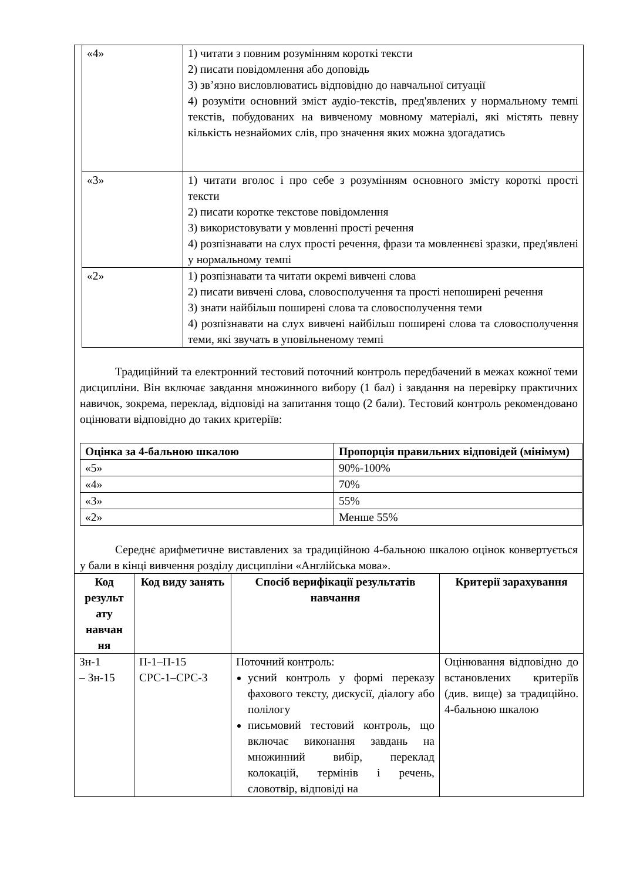| «4» | 1) читати з повним розумінням короткі тексти 2) писати повідомлення або доповідь 3) зв’язно висловлюватись відповідно до навчальної ситуації 4) розуміти основний зміст аудіо-текстів, пред'явлених у нормальному темпі текстів, побудованих на вивченому мовному матеріалі, які містять певну кількість незнайомих слів, про значення яких можна здогадатись |
| «3» | 1) читати вголос і про себе з розумінням основного змісту короткі прості тексти 2) писати коротке текстове повідомлення 3) використовувати у мовленні прості речення 4) розпізнавати на слух прості речення, фрази та мовленнєві зразки, пред'явлені у нормальному темпі |
| «2» | 1) розпізнавати та читати окремі вивчені слова 2) писати вивчені слова, словосполучення та прості непоширені речення 3) знати найбільш поширені слова та словосполучення теми 4) розпізнавати на слух вивчені найбільш поширені слова та словосполучення теми, які звучать в уповільненому темпі |
Традиційний та електронний тестовий поточний контроль передбачений в межах кожної теми дисципліни. Він включає завдання множинного вибору (1 бал) і завдання на перевірку практичних навичок, зокрема, переклад, відповіді на запитання тощо (2 бали). Тестовий контроль рекомендовано оцінювати відповідно до таких критеріїв:
| Оцінка за 4-бальною шкалою | Пропорція правильних відповідей (мінімум) |
| --- | --- |
| «5» | 90%-100% |
| «4» | 70% |
| «3» | 55% |
| «2» | Менше 55% |
Середнє арифметичне виставлених за традиційною 4-бальною шкалою оцінок конвертується у бали в кінці вивчення розділу дисципліни «Англійська мова».
| Код результ ату навчан ня | Код виду занять | Спосіб верифікації результатів навчання | Критерії зарахування |
| --- | --- | --- | --- |
| Зн-1 – Зн-15 | П-1–П-15 СРС-1–СРС-3 | Поточний контроль: усний контроль у формі переказу фахового тексту, дискусії, діалогу або полілогу письмовий тестовий контроль, що включає виконання завдань на множинний вибір, переклад колокацій, термінів і речень, словотвір, відповіді на | Оцінювання відповідно до встановлених критеріїв (див. вище) за традиційно. 4-бальною шкалою |